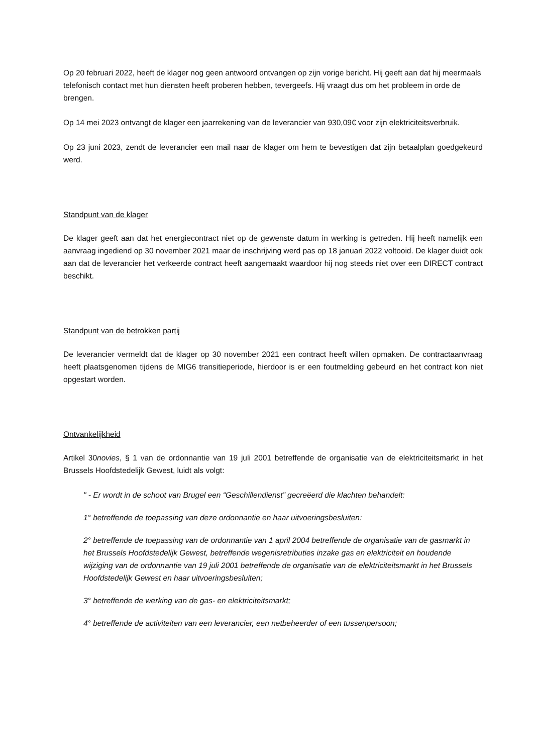Op 20 februari 2022, heeft de klager nog geen antwoord ontvangen op zijn vorige bericht. Hij geeft aan dat hij meermaals telefonisch contact met hun diensten heeft proberen hebben, tevergeefs. Hij vraagt dus om het probleem in orde de brengen.
Op 14 mei 2023 ontvangt de klager een jaarrekening van de leverancier van 930,09€ voor zijn elektriciteitsverbruik.
Op 23 juni 2023, zendt de leverancier een mail naar de klager om hem te bevestigen dat zijn betaalplan goedgekeurd werd.
Standpunt van de klager
De klager geeft aan dat het energiecontract niet op de gewenste datum in werking is getreden. Hij heeft namelijk een aanvraag ingediend op 30 november 2021 maar de inschrijving werd pas op 18 januari 2022 voltooid. De klager duidt ook aan dat de leverancier het verkeerde contract heeft aangemaakt waardoor hij nog steeds niet over een DIRECT contract beschikt.
Standpunt van de betrokken partij
De leverancier vermeldt dat de klager op 30 november 2021 een contract heeft willen opmaken. De contractaanvraag heeft plaatsgenomen tijdens de MIG6 transitieperiode, hierdoor is er een foutmelding gebeurd en het contract kon niet opgestart worden.
Ontvankelijkheid
Artikel 30novies, § 1 van de ordonnantie van 19 juli 2001 betreffende de organisatie van de elektriciteitsmarkt in het Brussels Hoofdstedelijk Gewest, luidt als volgt:
" - Er wordt in de schoot van Brugel een “Geschillendienst” gecreëerd die klachten behandelt:
1° betreffende de toepassing van deze ordonnantie en haar uitvoeringsbesluiten:
2° betreffende de toepassing van de ordonnantie van 1 april 2004 betreffende de organisatie van de gasmarkt in het Brussels Hoofdstedelijk Gewest, betreffende wegenisretributies inzake gas en elektriciteit en houdende wijziging van de ordonnantie van 19 juli 2001 betreffende de organisatie van de elektriciteitsmarkt in het Brussels Hoofdstedelijk Gewest en haar uitvoeringsbesluiten;
3° betreffende de werking van de gas- en elektriciteitsmarkt;
4° betreffende de activiteiten van een leverancier, een netbeheerder of een tussenpersoon;